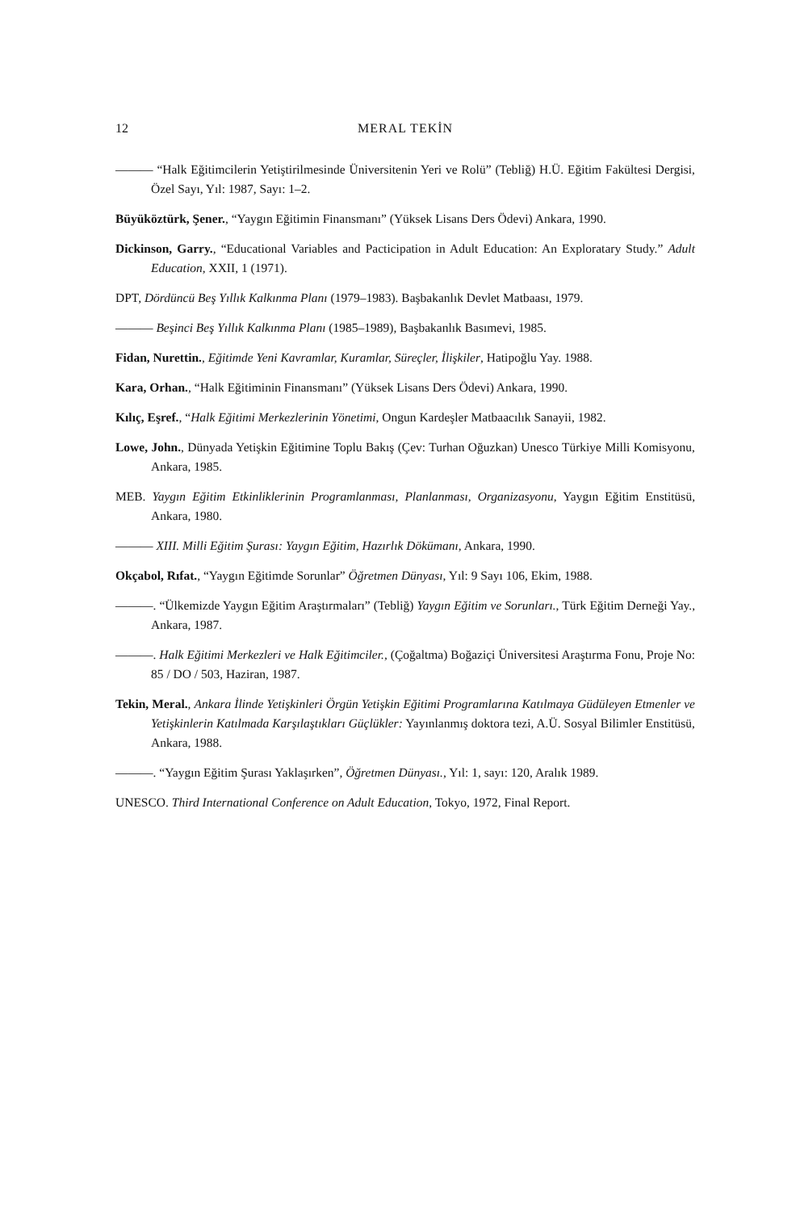12 MERAL TEKİN
——— “Halk Eğitimcilerin Yetiştirilmesinde Üniversitenin Yeri ve Rolü” (Tebliğ) H.Ü. Eğitim Fakültesi Dergisi, Özel Sayı, Yıl: 1987, Sayı: 1–2.
Büyüköztürk, Şener., “Yaygın Eğitimin Finansmanı” (Yüksek Lisans Ders Ödevi) Ankara, 1990.
Dickinson, Garry., “Educational Variables and Pacticipation in Adult Education: An Exploratary Study.” Adult Education, XXII, 1 (1971).
DPT, Dördüncü Beş Yıllık Kalkınma Planı (1979–1983). Başbakanlık Devlet Matbaası, 1979.
——— Beşinci Beş Yıllık Kalkınma Planı (1985–1989), Başbakanlık Basımevi, 1985.
Fidan, Nurettin., Eğitimde Yeni Kavramlar, Kuramlar, Süreçler, İlişkiler, Hatipoğlu Yay. 1988.
Kara, Orhan., “Halk Eğitiminin Finansmanı” (Yüksek Lisans Ders Ödevi) Ankara, 1990.
Kılıç, Eşref., “Halk Eğitimi Merkezlerinin Yönetimi, Ongun Kardeşler Matbaacılık Sanayii, 1982.
Lowe, John., Dünyada Yetişkin Eğitimine Toplu Bakış (Çev: Turhan Oğuzkan) Unesco Türkiye Milli Komisyonu, Ankara, 1985.
MEB. Yaygın Eğitim Etkinliklerinin Programlanması, Planlanması, Organizasyonu, Yaygın Eğitim Enstitüsü, Ankara, 1980.
——— XIII. Milli Eğitim Şurası: Yaygın Eğitim, Hazırlık Dökümanı, Ankara, 1990.
Okçabol, Rıfat., “Yaygın Eğitimde Sorunlar” Öğretmen Dünyası, Yıl: 9 Sayı 106, Ekim, 1988.
———. “Ülkemizde Yaygın Eğitim Araştırmaları” (Tebliğ) Yaygın Eğitim ve Sorunları., Türk Eğitim Derneği Yay., Ankara, 1987.
———. Halk Eğitimi Merkezleri ve Halk Eğitimciler., (Çoğaltma) Boğaziçi Üniversitesi Araştırma Fonu, Proje No: 85 / DO / 503, Haziran, 1987.
Tekin, Meral., Ankara İlinde Yetişkinleri Örgün Yetişkin Eğitimi Programlarına Katılmaya Güdüleyen Etmenler ve Yetişkinlerin Katılmada Karşılaştıkları Güçlükler: Yayınlanmış doktora tezi, A.Ü. Sosyal Bilimler Enstitüsü, Ankara, 1988.
———. “Yaygın Eğitim Şurası Yaklaşırken”, Öğretmen Dünyası., Yıl: 1, sayı: 120, Aralık 1989.
UNESCO. Third International Conference on Adult Education, Tokyo, 1972, Final Report.